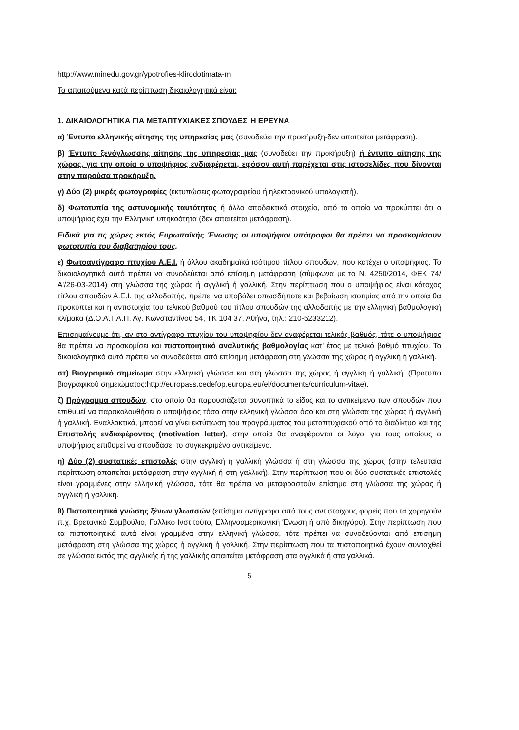http://www.minedu.gov.gr/ypotrofies-klirodotimata-m
Τα απαιτούμενα κατά περίπτωση δικαιολογητικά είναι:
1. ΔΙΚΑΙΟΛΟΓΗΤΙΚΑ ΓΙΑ ΜΕΤΑΠΤΥΧΙΑΚΕΣ ΣΠΟΥΔΕΣ Ή ΕΡΕΥΝΑ
α) Έντυπο ελληνικής αίτησης της υπηρεσίας μας (συνοδεύει την προκήρυξη-δεν απαιτείται μετάφραση).
β) Έντυπο ξενόγλωσσης αίτησης της υπηρεσίας μας (συνοδεύει την προκήρυξη) ή έντυπο αίτησης της χώρας, για την οποία ο υποψήφιος ενδιαφέρεται, εφόσον αυτή παρέχεται στις ιστοσελίδες που δίνονται στην παρούσα προκήρυξη.
γ) Δύο (2) μικρές φωτογραφίες (εκτυπώσεις φωτογραφείου ή ηλεκτρονικού υπολογιστή).
δ) Φωτοτυπία της αστυνομικής ταυτότητας ή άλλο αποδεικτικό στοιχείο, από το οποίο να προκύπτει ότι ο υποψήφιος έχει την Ελληνική υπηκοότητα (δεν απαιτείται μετάφραση).
Ειδικά για τις χώρες εκτός Ευρωπαϊκής Ένωσης οι υποψήφιοι υπότροφοι θα πρέπει να προσκομίσουν φωτοτυπία του διαβατηρίου τους.
ε) Φωτοαντίγραφο πτυχίου Α.Ε.Ι. ή άλλου ακαδημαϊκά ισότιμου τίτλου σπουδών, που κατέχει ο υποψήφιος. Το δικαιολογητικό αυτό πρέπει να συνοδεύεται από επίσημη μετάφραση (σύμφωνα με το Ν. 4250/2014, ΦΕΚ 74/Α'/26-03-2014) στη γλώσσα της χώρας ή αγγλική ή γαλλική. Στην περίπτωση που ο υποψήφιος είναι κάτοχος τίτλου σπουδών Α.Ε.Ι. της αλλοδαπής, πρέπει να υποβάλει οπωσδήποτε και βεβαίωση ισοτιμίας από την οποία θα προκύπτει και η αντιστοιχία του τελικού βαθμού του τίτλου σπουδών της αλλοδαπής με την ελληνική βαθμολογική κλίμακα (Δ.Ο.Α.Τ.Α.Π. Αγ. Κωνσταντίνου 54, ΤΚ 104 37, Αθήνα, τηλ.: 210-5233212).
Επισημαίνουμε ότι, αν στο αντίγραφο πτυχίου του υποψηφίου δεν αναφέρεται τελικός βαθμός, τότε ο υποψήφιος θα πρέπει να προσκομίσει και πιστοποιητικό αναλυτικής βαθμολογίας κατ' έτος με τελικό βαθμό πτυχίου. Το δικαιολογητικό αυτό πρέπει να συνοδεύεται από επίσημη μετάφραση στη γλώσσα της χώρας ή αγγλική ή γαλλική.
στ) Βιογραφικό σημείωμα στην ελληνική γλώσσα και στη γλώσσα της χώρας ή αγγλική ή γαλλική. (Πρότυπο βιογραφικού σημειώματος:http://europass.cedefop.europa.eu/el/documents/curriculum-vitae).
ζ) Πρόγραμμα σπουδών, στο οποίο θα παρουσιάζεται συνοπτικά το είδος και το αντικείμενο των σπουδών που επιθυμεί να παρακολουθήσει ο υποψήφιος τόσο στην ελληνική γλώσσα όσο και στη γλώσσα της χώρας ή αγγλική ή γαλλική. Εναλλακτικά, μπορεί να γίνει εκτύπωση του προγράμματος του μεταπτυχιακού από το διαδίκτυο και της Επιστολής ενδιαφέροντος (motivation letter), στην οποία θα αναφέρονται οι λόγοι για τους οποίους ο υποψήφιος επιθυμεί να σπουδάσει το συγκεκριμένο αντικείμενο.
η) Δύο (2) συστατικές επιστολές στην αγγλική ή γαλλική γλώσσα ή στη γλώσσα της χώρας (στην τελευταία περίπτωση απαιτείται μετάφραση στην αγγλική ή στη γαλλική). Στην περίπτωση που οι δύο συστατικές επιστολές είναι γραμμένες στην ελληνική γλώσσα, τότε θα πρέπει να μεταφραστούν επίσημα στη γλώσσα της χώρας ή αγγλική ή γαλλική.
θ) Πιστοποιητικά γνώσης ξένων γλωσσών (επίσημα αντίγραφα από τους αντίστοιχους φορείς που τα χορηγούν π.χ. Βρετανικό Συμβούλιο, Γαλλικό Ινστιτούτο, Ελληνοαμερικανική Ένωση ή από δικηγόρο). Στην περίπτωση που τα πιστοποιητικά αυτά είναι γραμμένα στην ελληνική γλώσσα, τότε πρέπει να συνοδεύονται από επίσημη μετάφραση στη γλώσσα της χώρας ή αγγλική ή γαλλική. Στην περίπτωση που τα πιστοποιητικά έχουν συνταχθεί σε γλώσσα εκτός της αγγλικής ή της γαλλικής απαιτείται μετάφραση στα αγγλικά ή στα γαλλικά.
5